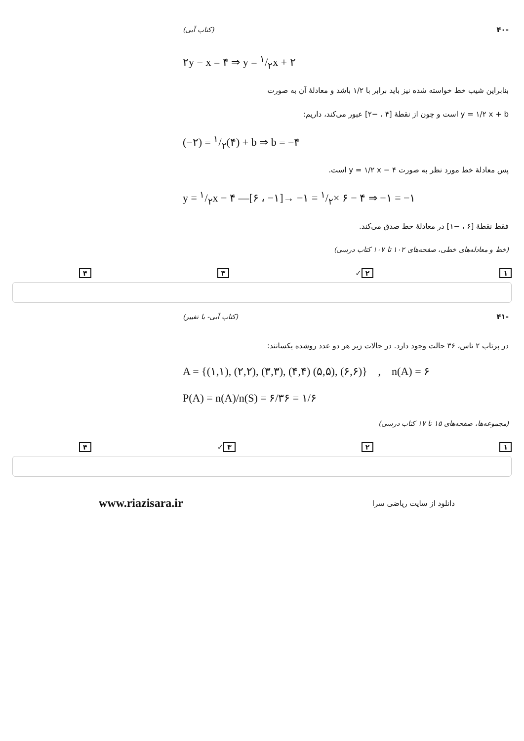-۴۰ (کتاب آبی)
۲y − x = ۴ ⇒ y = ۱/۲x + ۲
بنابراین شیب خط خواسته شده نیز باید برابر با ۱/۲ باشد و معادلهٔ آن به صورت
y = ۱/۲ x + b است و چون از نقطهٔ [۴ ، −۲] عبور می‌کند، داریم:
(−۲) = ۱/۲(۴) + b ⇒ b = −۴
پس معادلهٔ خط مورد نظر به صورت y = ۱/۲ x − ۴ است.
y = ۱/۲x − ۴ —[۶ ، −۱]→ −۱ = ۱/۲× ۶ − ۴ ⇒ −۱ = −۱
فقط نقطهٔ [۶ ، −۱] در معادلهٔ خط صدق می‌کند.
(خط و معادله‌های خطی، صفحه‌های ۱۰۲ تا ۱۰۷ کتاب درسی)
۱ ۲ ✓ ۳ ۴
-۴۱ (کتاب آبی- با تغییر)
در پرتاب ۲ تاس، ۳۶ حالت وجود دارد. در حالات زیر هر دو عدد روشده یکسانند:
A = {(۱,۱), (۲,۲), (۳,۳), (۴,۴) (۵,۵), (۶,۶)} , n(A) = ۶
P(A) = n(A)/n(S) = ۶/۳۶ = ۱/۶
(مجموعه‌ها، صفحه‌های ۱۵ تا ۱۷ کتاب درسی)
۱ ۲ ۳ ✓ ۴
www.riazisara.ir دانلود از سایت ریاضی سرا